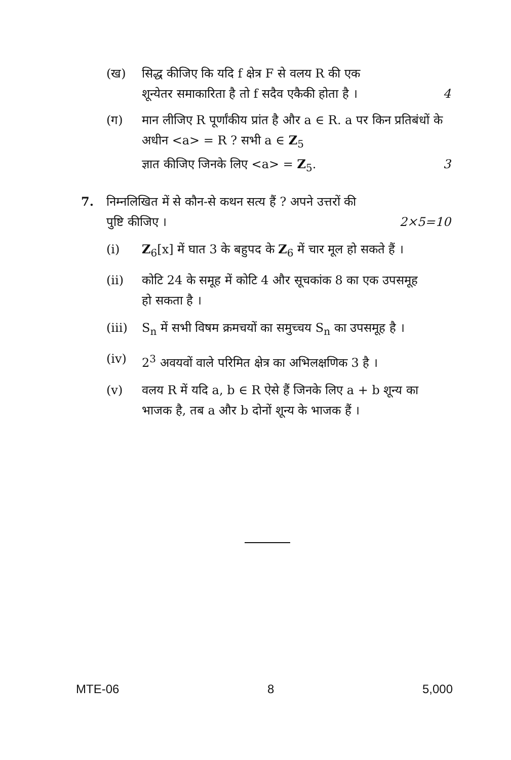(ख) सिद्ध कीजिए कि यदि f क्षेत्र F से वलय R की एक
शून्येतर समाकारिता है तो f सदैव एकैकी होता है । 4
(ग) मान लीजिए R पूर्णांकीय प्रांत है और a ∈ R. a पर किन प्रतिबंधों के अधीन <a> = R ? सभी a ∈ Z<sub>5</sub>
ज्ञात कीजिए जिनके लिए <a> = Z<sub>5</sub>. 3
7. निम्नलिखित में से कौन-से कथन सत्य हैं ? अपने उत्तरों की
पुष्टि कीजिए । 2×5=10
(i) Z<sub>6</sub>[x] में घात 3 के बहुपद के Z<sub>6</sub> में चार मूल हो सकते हैं ।
(ii) कोटि 24 के समूह में कोटि 4 और सूचकांक 8 का एक उपसमूह हो सकता है ।
(iii)
S<sub>n</sub> में सभी विषम क्रमचयों का समुच्चय S<sub>n</sub> का उपसमूह है ।
(iv) 2<sup>3</sup> अवयवों वाले परिमित क्षेत्र का अभिलक्षणिक 3 है ।
(v) वलय R में यदि a, b ∈ R ऐसे हैं जिनके लिए a + b शून्य का भाजक है, तब a और b दोनों शून्य के भाजक हैं ।
MTE-06 8 5,000